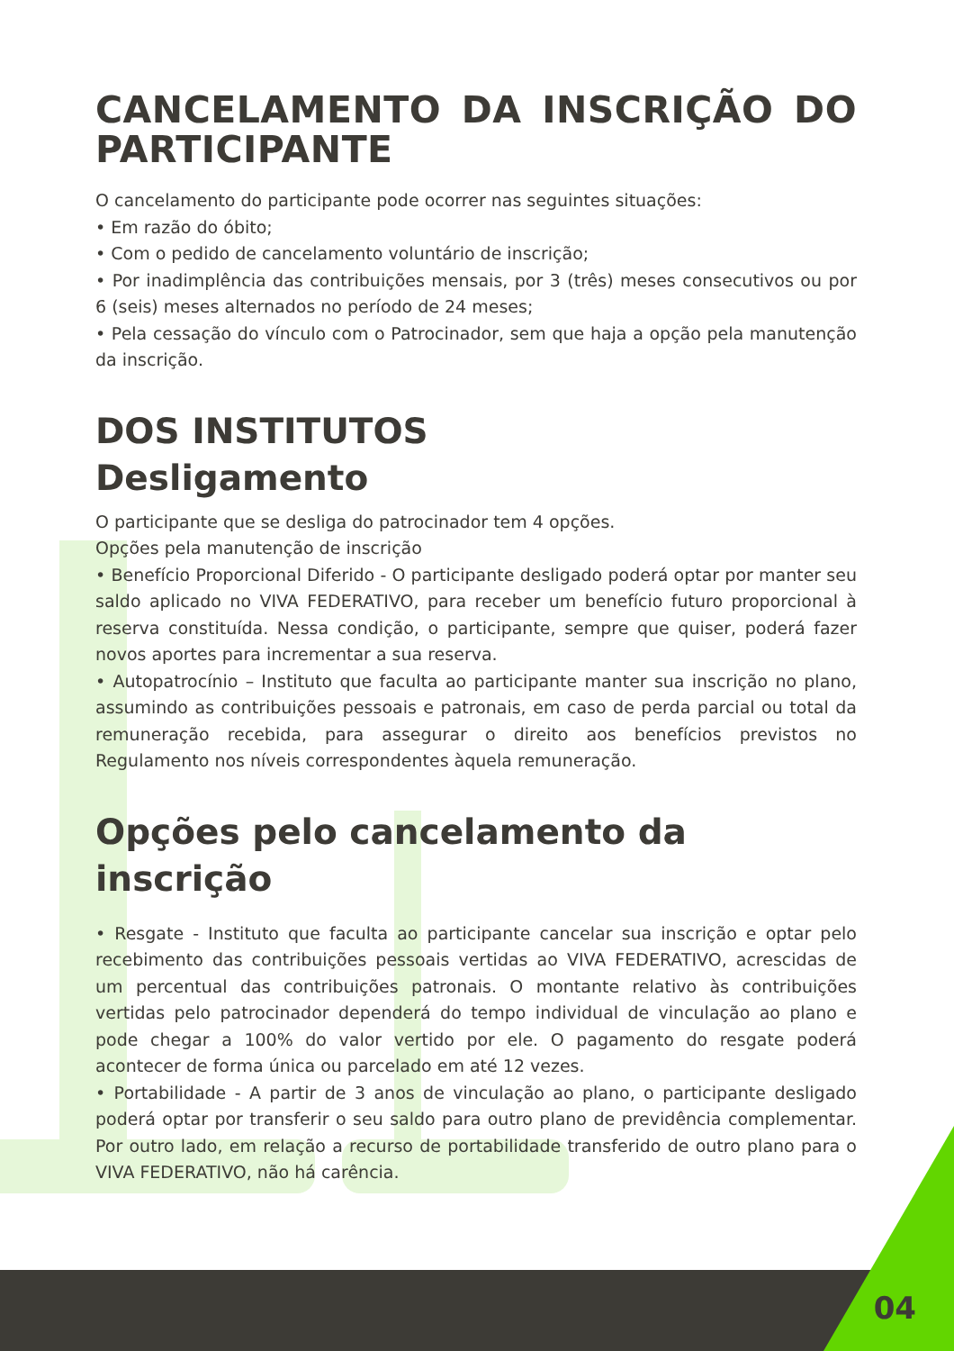CANCELAMENTO DA INSCRIÇÃO DO PARTICIPANTE
O cancelamento do participante pode ocorrer nas seguintes situações:
• Em razão do óbito;
• Com o pedido de cancelamento voluntário de inscrição;
• Por inadimplência das contribuições mensais, por 3 (três) meses consecutivos ou por 6 (seis) meses alternados no período de 24 meses;
• Pela cessação do vínculo com o Patrocinador, sem que haja a opção pela manutenção da inscrição.
DOS INSTITUTOS
Desligamento
O participante que se desliga do patrocinador tem 4 opções.
Opções pela manutenção de inscrição
• Benefício Proporcional Diferido - O participante desligado poderá optar por manter seu saldo aplicado no VIVA FEDERATIVO, para receber um benefício futuro proporcional à reserva constituída. Nessa condição, o participante, sempre que quiser, poderá fazer novos aportes para incrementar a sua reserva.
• Autopatrocínio – Instituto que faculta ao participante manter sua inscrição no plano, assumindo as contribuições pessoais e patronais, em caso de perda parcial ou total da remuneração recebida, para assegurar o direito aos benefícios previstos no Regulamento nos níveis correspondentes àquela remuneração.
Opções pelo cancelamento da inscrição
• Resgate - Instituto que faculta ao participante cancelar sua inscrição e optar pelo recebimento das contribuições pessoais vertidas ao VIVA FEDERATIVO, acrescidas de um percentual das contribuições patronais. O montante relativo às contribuições vertidas pelo patrocinador dependerá do tempo individual de vinculação ao plano e pode chegar a 100% do valor vertido por ele. O pagamento do resgate poderá acontecer de forma única ou parcelado em até 12 vezes.
• Portabilidade - A partir de 3 anos de vinculação ao plano, o participante desligado poderá optar por transferir o seu saldo para outro plano de previdência complementar. Por outro lado, em relação a recurso de portabilidade transferido de outro plano para o VIVA FEDERATIVO, não há carência.
04